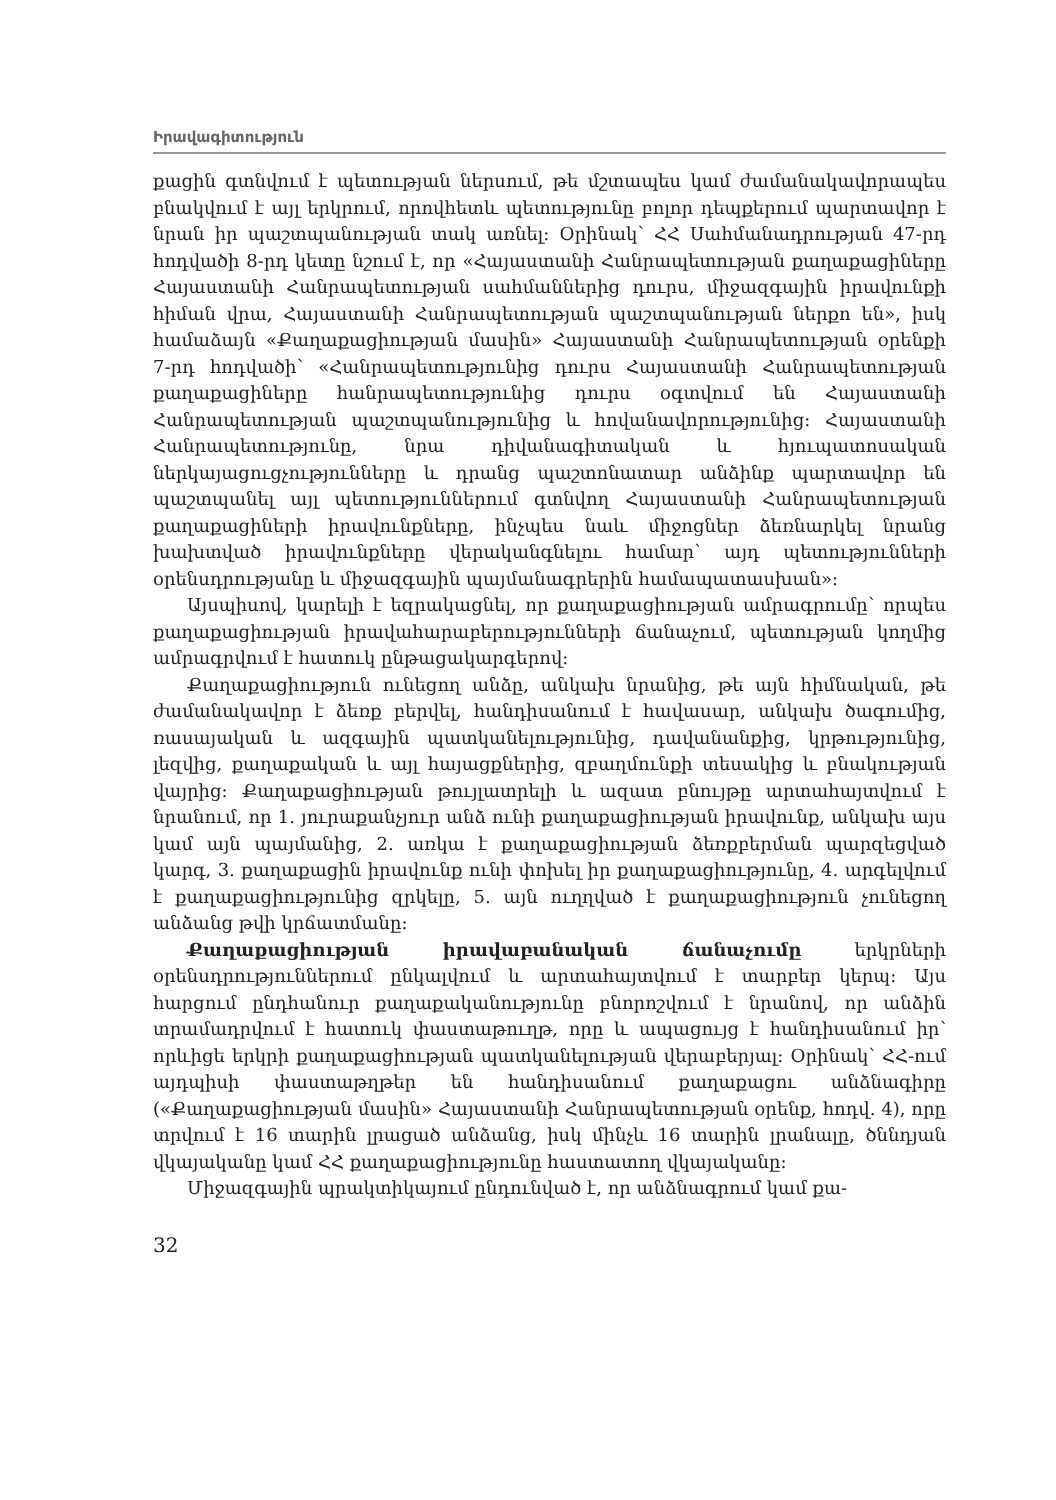Իրավագիտություն
քացին գտնվում է պետության ներսում, թե մշտապես կամ ժամանակավորապես բնակվում է այլ երկրում, որովհետև պետությունը բոլոր դեպքերում պարտավոր է նրան իր պաշտպանության տակ առնել: Օրինակ՝ ՀՀ Սահմանադրության 47-րդ հոդվածի 8-րդ կետը նշում է, որ «Հայաստանի Հանրապետության քաղաքացիները Հայաստանի Հանրապետության սահմաններից դուրս, միջազգային իրավունքի հիման վրա, Հայաստանի Հանրապետության պաշտպանության ներքո են», իսկ համաձայն «Քաղաքացիության մասին» Հայաստանի Հանրապետության օրենքի 7-րդ հոդվածի՝ «Հանրապետությունից դուրս Հայաստանի Հանրապետության քաղաքացիները հանրապետությունից դուրս օգտվում են Հայաստանի Հանրապետության պաշտպանությունից և հովանավորությունից: Հայաստանի Հանրապետությունը, նրա դիվանագիտական և հյուպատոսական ներկայացուցչությունները և դրանց պաշտոնատար անձինք պարտավոր են պաշտպանել այլ պետություններում գտնվող Հայաստանի Հանրապետության քաղաքացիների իրավունքները, ինչպես նաև միջոցներ ձեռնարկել նրանց խախտված իրավունքները վերականգնելու համար՝ այդ պետությունների օրենսդրությանը և միջազգային պայմանագրերին համապատասխան»:
Այսպիսով, կարելի է եզրակացնել, որ քաղաքացիության ամրագրումը՝ որպես քաղաքացիության իրավահարաբերությունների ճանաչում, պետության կողմից ամրագրվում է հատուկ ընթացակարգերով:
Քաղաքացիություն ունեցող անձը, անկախ նրանից, թե այն հիմնական, թե ժամանակավոր է ձեռք բերվել, հանդիսանում է հավասար, անկախ ծագումից, ռասայական և ազգային պատկանելությունից, դավանանքից, կրթությունից, լեզվից, քաղաքական և այլ հայացքներից, զբաղմունքի տեսակից և բնակության վայրից: Քաղաքացիության թույլատրելի և ազատ բնույթը արտահայտվում է նրանում, որ 1. յուրաքանչյուր անձ ունի քաղաքացիության իրավունք, անկախ այս կամ այն պայմանից, 2. առկա է քաղաքացիության ձեռքբերման պարզեցված կարգ, 3. քաղաքացին իրավունք ունի փոխել իր քաղաքացիությունը, 4. արգելվում է քաղաքացիությունից զրկելը, 5. այն ուղղված է քաղաքացիություն չունեցող անձանց թվի կրճատմանը:
Քաղաքացիության իրավաբանական ճանաչումը երկրների օրենսդրություններում ընկալվում և արտահայտվում է տարբեր կերպ: Այս հարցում ընդհանուր քաղաքականությունը բնորոշվում է նրանով, որ անձին տրամադրվում է հատուկ փաստաթուղթ, որը և ապացույց է հանդիսանում իր՝ որևիցե երկրի քաղաքացիության պատկանելության վերաբերյալ: Օրինակ՝ ՀՀ-ում այդպիսի փաստաթղթեր են հանդիսանում քաղաքացու անձնագիրը («Քաղաքացիության մասին» Հայաստանի Հանրապետության օրենք, հոդվ. 4), որը տրվում է 16 տարին լրացած անձանց, իսկ մինչև 16 տարին լրանալը, ծննդյան վկայականը կամ ՀՀ քաղաքացիությունը հաստատող վկայականը:
Միջազգային պրակտիկայում ընդունված է, որ անձնագրում կամ քա-
32